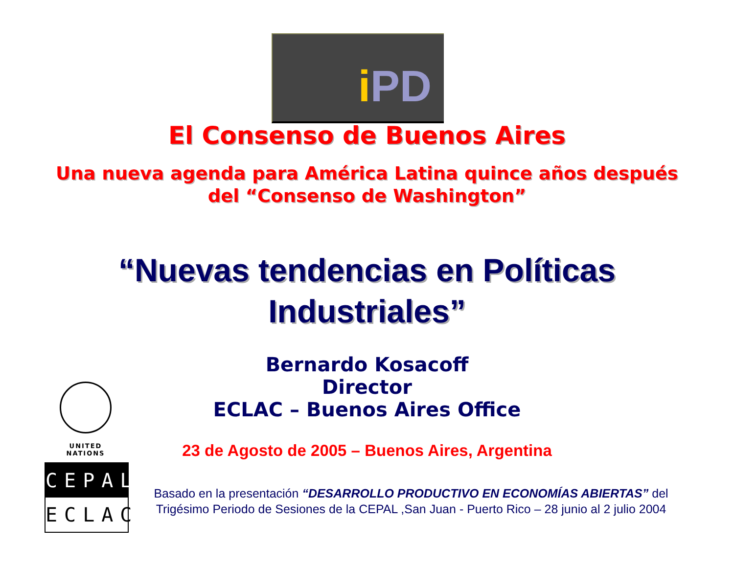i PD
El Consenso de Buenos Aires
Una nueva agenda para América Latina quince años después
del “Consenso de Washington”
“Nuevas tendencias en Políticas
Industriales”
Bernardo Kosacoff
Director
ECLAC – Buenos Aires Office
UNITED NATIONS
23 de Agosto de 2005 – Buenos Aires, Argentina
CEPAL
ECLAC
Basado en la presentación “DESARROLLO PRODUCTIVO EN ECONOMÍAS ABIERTAS” del Trigésimo Periodo de Sesiones de la CEPAL ,San Juan - Puerto Rico – 28 junio al 2 julio 2004